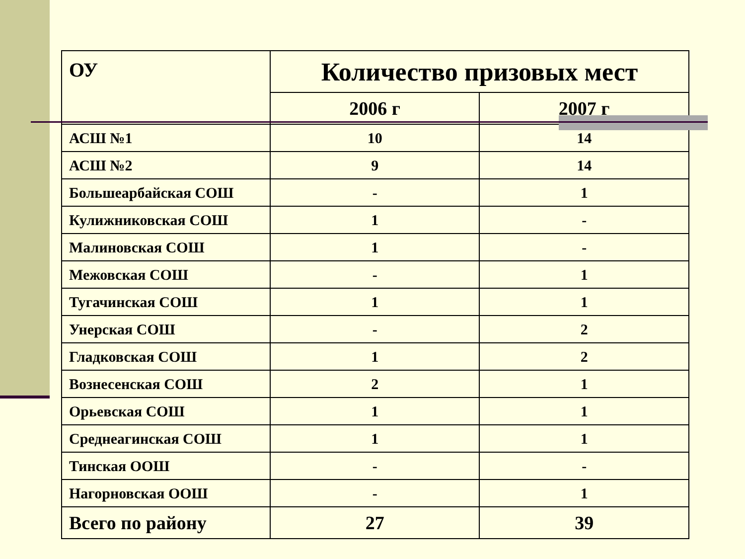| ОУ | Количество призовых мест | |
| --- | --- | --- |
| | 2006 г | 2007 г |
| АСШ №1 | 10 | 14 |
| АСШ №2 | 9 | 14 |
| Большеарбайская СОШ | - | 1 |
| Кулижниковская СОШ | 1 | - |
| Малиновская СОШ | 1 | - |
| Межовская СОШ | - | 1 |
| Тугачинская СОШ | 1 | 1 |
| Унерская СОШ | - | 2 |
| Гладковская СОШ | 1 | 2 |
| Вознесенская СОШ | 2 | 1 |
| Орьевская СОШ | 1 | 1 |
| Среднеагинская СОШ | 1 | 1 |
| Тинская ООШ | - | - |
| Нагорновская ООШ | - | 1 |
| Всего по району | 27 | 39 |